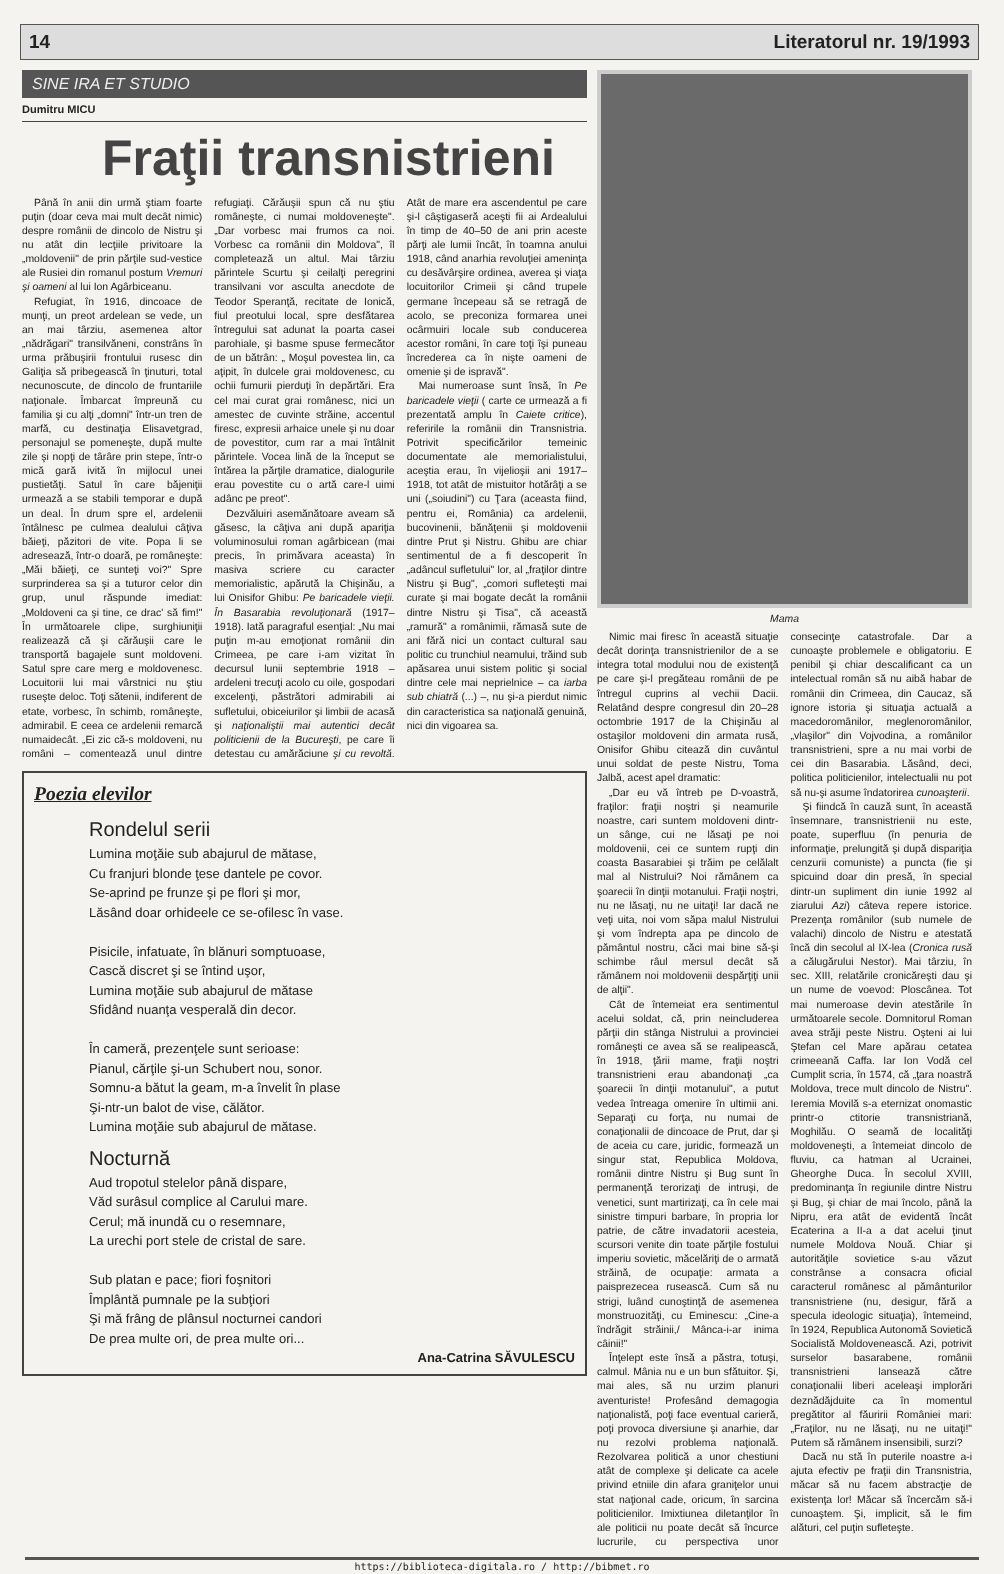14 Literatorul nr. 19/1993
SINE IRA ET STUDIO
Dumitru MICU
Fraţii transnistrieni
Până în anii din urmă ştiam foarte puţin (doar ceva mai mult decât nimic) despre românii de dincolo de Nistru şi nu atât din lecţiile privitoare la „moldovenii" de prin părţile sud-vestice ale Rusiei din romanul postum Vremuri şi oameni al lui Ion Agârbiceanu.
Refugiat, în 1916, dincoace de munţi, un preot ardelean se vede, un an mai târziu, asemenea altor „nădrăgari" transilvăneni, constrâns în urma prăbuşirii frontului rusesc din Galiţia să pribegească în ţinuturi, total necunoscute, de dincolo de fruntariile naţionale. Îmbarcat împreună cu familia şi cu alţi „domni" într-un tren de marfă, cu destinaţia Elisavetgrad, personajul se pomeneşte, după multe zile şi nopţi de târâre prin stepe, într-o mică gară ivită în mijlocul unei pustietăţi. Satul în care băjeniţii urmează a se stabili temporar e după un deal. În drum spre el, ardelenii întâlnesc pe culmea dealului câţiva băieţi, păzitori de vite. Popa li se adresează, într-o doară, pe româneşte: „Măi băieţi, ce sunteţi voi?" Spre surprinderea sa şi a tuturor celor din grup, unul răspunde imediat: „Moldoveni ca şi tine, ce drac' să fim!" În următoarele clipe, surghiuniţii realizează că şi cărăuşii care le transportă bagajele sunt moldoveni. Satul spre care merg e moldovenesc. Locuitorii lui mai vârstnici nu ştiu ruseşte deloc. Toţi sătenii, indiferent de etate, vorbesc, în schimb, româneşte, admirabil. E ceea ce ardelenii remarcă numaidecât. „Ei zic că-s moldoveni, nu români – comentează unul dintre refugiaţi. Cărăuşii spun că nu ştiu româneşte, ci numai moldoveneşte". „Dar vorbesc mai frumos ca noi. Vorbesc ca românii din Moldova", îl completează un altul. Mai târziu părintele Scurtu şi ceilalţi peregrini transilvani vor asculta anecdote de Teodor Speranţă, recitate de Ionică, fiul preotului local, spre desfătarea întregului sat adunat la poarta casei parohiale, şi basme spuse fermecător de un bătrân: „ Moşul povestea lin, ca aţipit, în dulcele grai moldovenesc, cu ochii fumurii pierduţi în depărtări. Era cel mai curat grai românesc, nici un amestec de cuvinte străine, accentul firesc, expresii arhaice unele şi nu doar de povestitor, cum rar a mai întâlnit părintele. Vocea lină de la început se întărea la părţile dramatice, dialogurile erau povestite cu o artă care-l uimi adânc pe preot".
Dezvăluiri asemănătoare aveam să găsesc, la câţiva ani după apariţia voluminosului roman agârbicean (mai precis, în primăvara aceasta) în masiva scriere cu caracter memorialistic, apărută la Chişinău, a lui Onisifor Ghibu: Pe baricadele vieţii. În Basarabia revoluţionară (1917–1918). Iată paragraful esenţial: „Nu mai puţin m-au emoţionat românii din Crimeea, pe care i-am vizitat în decursul lunii septembrie 1918 – ardeleni trecuţi acolo cu oile, gospodari excelenţi, păstrători admirabili ai sufletului, obiceiurilor şi limbii de acasă şi naţionaliştii mai autentici decât politicienii de la Bucureşti, pe care îi detestau cu amărăciune şi cu revoltă. Atât de mare era ascendentul pe care şi-l câştigaseră aceşti fii ai Ardealului în timp de 40–50 de ani prin aceste părţi ale lumii încât, în toamna anului 1918, când anarhia revoluţiei ameninţa cu desăvârşire ordinea, averea şi viaţa locuitorilor Crimeii şi când trupele germane începeau să se retragă de acolo, se preconiza formarea unei ocârmuiri locale sub conducerea acestor români, în care toţi îşi puneau încrederea ca în nişte oameni de omenie şi de ispravă".
Mai numeroase sunt însă, în Pe baricadele vieţii ( carte ce urmează a fi prezentată amplu în Caiete critice), referirile la românii din Transnistria. Potrivit specificărilor temeinic documentate ale memorialistului, aceştia erau, în vijelioşii ani 1917–1918, tot atât de mistuitor hotărâţi a se uni („soiudini") cu Ţara (aceasta fiind, pentru ei, România) ca ardelenii, bucovinenii, bănăţenii şi moldovenii dintre Prut şi Nistru. Ghibu are chiar sentimentul de a fi descoperit în „adâncul sufletului" lor, al „fraţilor dintre Nistru şi Bug", „comori sufleteşti mai curate şi mai bogate decât la românii dintre Nistru şi Tisa", că această „ramură" a românimii, rămasă sute de ani fără nici un contact cultural sau politic cu trunchiul neamului, trăind sub apăsarea unui sistem politic şi social dintre cele mai neprielnice – ca iarba sub chiatră (...) –, nu şi-a pierdut nimic din caracteristica sa naţională genuină, nici din vigoarea sa.
Poezia elevilor
Rondelul serii
Lumina moţăie sub abajurul de mătase,
Cu franjuri blonde ţese dantele pe covor.
Se-aprind pe frunze şi pe flori şi mor,
Lăsând doar orhideele ce se-ofilesc în vase.
Pisicile, infatuate, în blănuri somptuoase,
Cască discret şi se întind uşor,
Lumina moţăie sub abajurul de mătase
Sfidând nuanţa vesperală din decor.
În cameră, prezenţele sunt serioase:
Pianul, cărţile şi-un Schubert nou, sonor.
Somnu-a bătut la geam, m-a învelit în plase
Şi-ntr-un balot de vise, călător.
Lumina moţăie sub abajurul de mătase.
Nocturnă
Aud tropotul stelelor până dispare,
Văd surâsul complice al Carului mare.
Cerul; mă inundă cu o resemnare,
La urechi port stele de cristal de sare.
Sub platan e pace; fiori foşnitori
Împlântă pumnale pe la subţiori
Şi mă frâng de plânsul nocturnei candori
De prea multe ori, de prea multe ori...
Ana-Catrina SĂVULESCU
Mama
Nimic mai firesc în această situaţie decât dorinţa transnistrienilor de a se integra total modului nou de existenţă pe care şi-l pregăteau românii de pe întregul cuprins al vechii Dacii. Relatând despre congresul din 20–28 octombrie 1917 de la Chişinău al ostaşilor moldoveni din armata rusă, Onisifor Ghibu citează din cuvântul unui soldat de peste Nistru, Toma Jalbă, acest apel dramatic:
„Dar eu vă întreb pe D-voastră, fraţilor: fraţii noştri şi neamurile noastre, cari suntem moldoveni dintr-un sânge, cui ne lăsaţi pe noi moldovenii, cei ce suntem rupţi din coasta Basarabiei şi trăim pe celălalt mal al Nistrului? Noi rămânem ca şoarecii în dinţii motanului. Fraţii noştri, nu ne lăsaţi, nu ne uitaţi! Iar dacă ne veţi uita, noi vom săpa malul Nistrului şi vom îndrepta apa pe dincolo de pământul nostru, căci mai bine să-şi schimbe râul mersul decât să rămânem noi moldovenii despărţiţi unii de alţii".
Cât de întemeiat era sentimentul acelui soldat, că, prin neincluderea părţii din stânga Nistrului a provinciei româneşti ce avea să se realipească, în 1918, ţării mame, fraţii noştri transnistrieni erau abandonaţi „ca şoarecii în dinţii motanului", a putut vedea întreaga omenire în ultimii ani. Separaţi cu forţa, nu numai de conaţionalii de dincoace de Prut, dar şi de aceia cu care, juridic, formează un singur stat, Republica Moldova, românii dintre Nistru şi Bug sunt în permanenţă terorizaţi de intruşi, de venetici, sunt martirizaţi, ca în cele mai sinistre timpuri barbare, în propria lor patrie, de către invadatorii acesteia, scursori venite din toate părţile fostului imperiu sovietic, măcelăriţi de o armată străină, de ocupaţie: armata a paisprezecea rusească. Cum să nu strigi, luând cunoştinţă de asemenea monstruozităţi, cu Eminescu: „Cine-a îndrăgit străinii,/ Mânca-i-ar inima câinii!"
Înţelept este însă a păstra, totuşi, calmul. Mânia nu e un bun sfătuitor. Şi, mai ales, să nu urzim planuri aventuriste! Profesând demagogia naţionalistă, poţi face eventual carieră, poţi provoca diversiune şi anarhie, dar nu rezolvi problema naţională. Rezolvarea politică a unor chestiuni atât de complexe şi delicate ca acele privind etniile din afara graniţelor unui stat naţional cade, oricum, în sarcina politicienilor. Imixtiunea diletanţilor în ale politicii nu poate decât să încurce lucrurile, cu perspectiva unor consecinţe catastrofale. Dar a cunoaşte problemele e obligatoriu. E penibil şi chiar descalificant ca un intelectual român să nu aibă habar de românii din Crimeea, din Caucaz, să ignore istoria şi situaţia actuală a macedoromânilor, meglenoromânilor, „vlaşilor" din Vojvodina, a românilor transnistrieni, spre a nu mai vorbi de cei din Basarabia. Lăsând, deci, politica politicienilor, intelectualii nu pot să nu-şi asume îndatorirea cunoaşterii.
Şi fiindcă în cauză sunt, în această însemnare, transnistrienii nu este, poate, superfluu (în penuria de informaţie, prelungită şi după dispariţia cenzurii comuniste) a puncta (fie şi spicuind doar din presă, în special dintr-un supliment din iunie 1992 al ziarului Azi) câteva repere istorice. Prezenţa românilor (sub numele de valachi) dincolo de Nistru e atestată încă din secolul al IX-lea (Cronica rusă a călugărului Nestor). Mai târziu, în sec. XIII, relatările cronicăreşti dau şi un nume de voevod: Ploscânea. Tot mai numeroase devin atestările în următoarele secole. Domnitorul Roman avea străji peste Nistru. Oşteni ai lui Ştefan cel Mare apărau cetatea crimeeană Caffa. Iar Ion Vodă cel Cumplit scria, în 1574, că „ţara noastră Moldova, trece mult dincolo de Nistru". Ieremia Movilă s-a eternizat onomastic printr-o ctitorie transnistriană, Moghilău. O seamă de localităţi moldoveneşti, a întemeiat dincolo de fluviu, ca hatman al Ucrainei, Gheorghe Duca. În secolul XVIII, predominanţa în regiunile dintre Nistru şi Bug, şi chiar de mai încolo, până la Nipru, era atât de evidentă încât Ecaterina a II-a a dat acelui ţinut numele Moldova Nouă. Chiar şi autorităţile sovietice s-au văzut constrânse a consacra oficial caracterul românesc al pământurilor transnistriene (nu, desigur, fără a specula ideologic situaţia), întemeind, în 1924, Republica Autonomă Sovietică Socialistă Moldovenească. Azi, potrivit surselor basarabene, românii transnistrieni lansează către conaţionalii liberi aceleaşi implorări deznădăjduite ca în momentul pregătitor al făuririi României mari: „Fraţilor, nu ne lăsaţi, nu ne uitaţi!" Putem să rămânem insensibili, surzi?
Dacă nu stă în puterile noastre a-i ajuta efectiv pe fraţii din Transnistria, măcar să nu facem abstracţie de existenţa lor! Măcar să încercăm să-i cunoaştem. Şi, implicit, să le fim alături, cel puţin sufleteşte.
https://biblioteca-digitala.ro / http://bibmet.ro